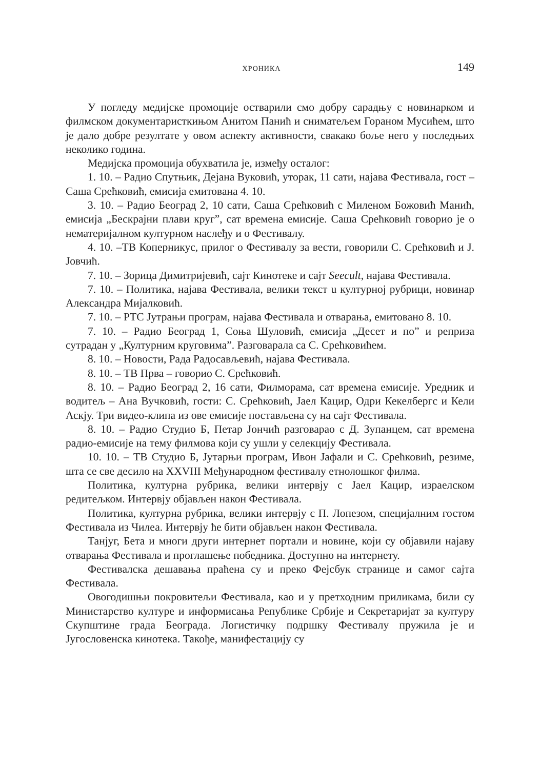ХРОНИКА 149
У погледу медијске промоције остварили смо добру сарадњу с новинарком и филмском документаристкињом Анитом Панић и сниматељем Гораном Мусићем, што је дало добре резултате у овом аспекту активности, свакако боље него у последњих неколико година.
Медијска промоција обухватила је, између осталог:
1. 10. – Радио Спутњик, Дејана Вуковић, уторак, 11 сати, најава Фестивала, гост – Саша Срећковић, емисија емитована 4. 10.
3. 10. – Радио Београд 2, 10 сати, Саша Срећковић с Миленом Божовић Манић, емисија „Бескрајни плави круг”, сат времена емисије. Саша Срећковић говорио је о нематеријалном културном наслеђу и о Фестивалу.
4. 10. –ТВ Коперникус, прилог о Фестивалу за вести, говорили С. Срећковић и Ј. Јовчић.
7. 10. – Зорица Димитријевић, сајт Кинотеке и сајт Seecult, најава Фестивала.
7. 10. – Политика, најава Фестивала, велики текст u културној рубрици, новинар Александра Мијалковић.
7. 10. – РТС Јутрањи програм, најава Фестивала и отварања, емитовано 8. 10.
7. 10. – Радио Београд 1, Соња Шуловић, емисија „Десет и по” и реприза сутрадан у „Културним круговима”. Разговарала са С. Срећковићем.
8. 10. – Новости, Рада Радосављевић, најава Фестивала.
8. 10. – ТВ Прва – говорио С. Срећковић.
8. 10. – Радио Београд 2, 16 сати, Филморама, сат времена емисије. Уредник и водитељ – Ана Вучковић, гости: С. Срећковић, Јаел Кацир, Одри Кекелбергс и Кели Аскју. Три видео-клипа из ове емисије постављена су на сајт Фестивала.
8. 10. – Радио Студио Б, Петар Јончић разговарао с Д. Зупанцем, сат времена радио-емисије на тему филмова који су ушли у селекцију Фестивала.
10. 10. – ТВ Студио Б, Јутарњи програм, Ивон Јафали и С. Срећковић, резиме, шта се све десило на XXVIII Међународном фестивалу етнолошког филма.
Политика, културна рубрика, велики интервју с Јаел Кацир, израелском редитељком. Интервју објављен након Фестивала.
Политика, културна рубрика, велики интервју с П. Лопезом, специјалним гостом Фестивала из Чилеа. Интервју ће бити објављен након Фестивала.
Танјуг, Бета и многи други интернет портали и новине, који су објавили најаву отварања Фестивала и проглашење победника. Доступно на интернету.
Фестивалска дешавања праћена су и преко Фејсбук странице и самог сајта Фестивала.
Овогодишњи покровитељи Фестивала, као и у претходним приликама, били су Министарство културе и информисања Републике Србије и Секретаријат за културу Скупштине града Београда. Логистичку подршку Фестивалу пружила је и Југословенска кинотека. Такође, манифестацију су